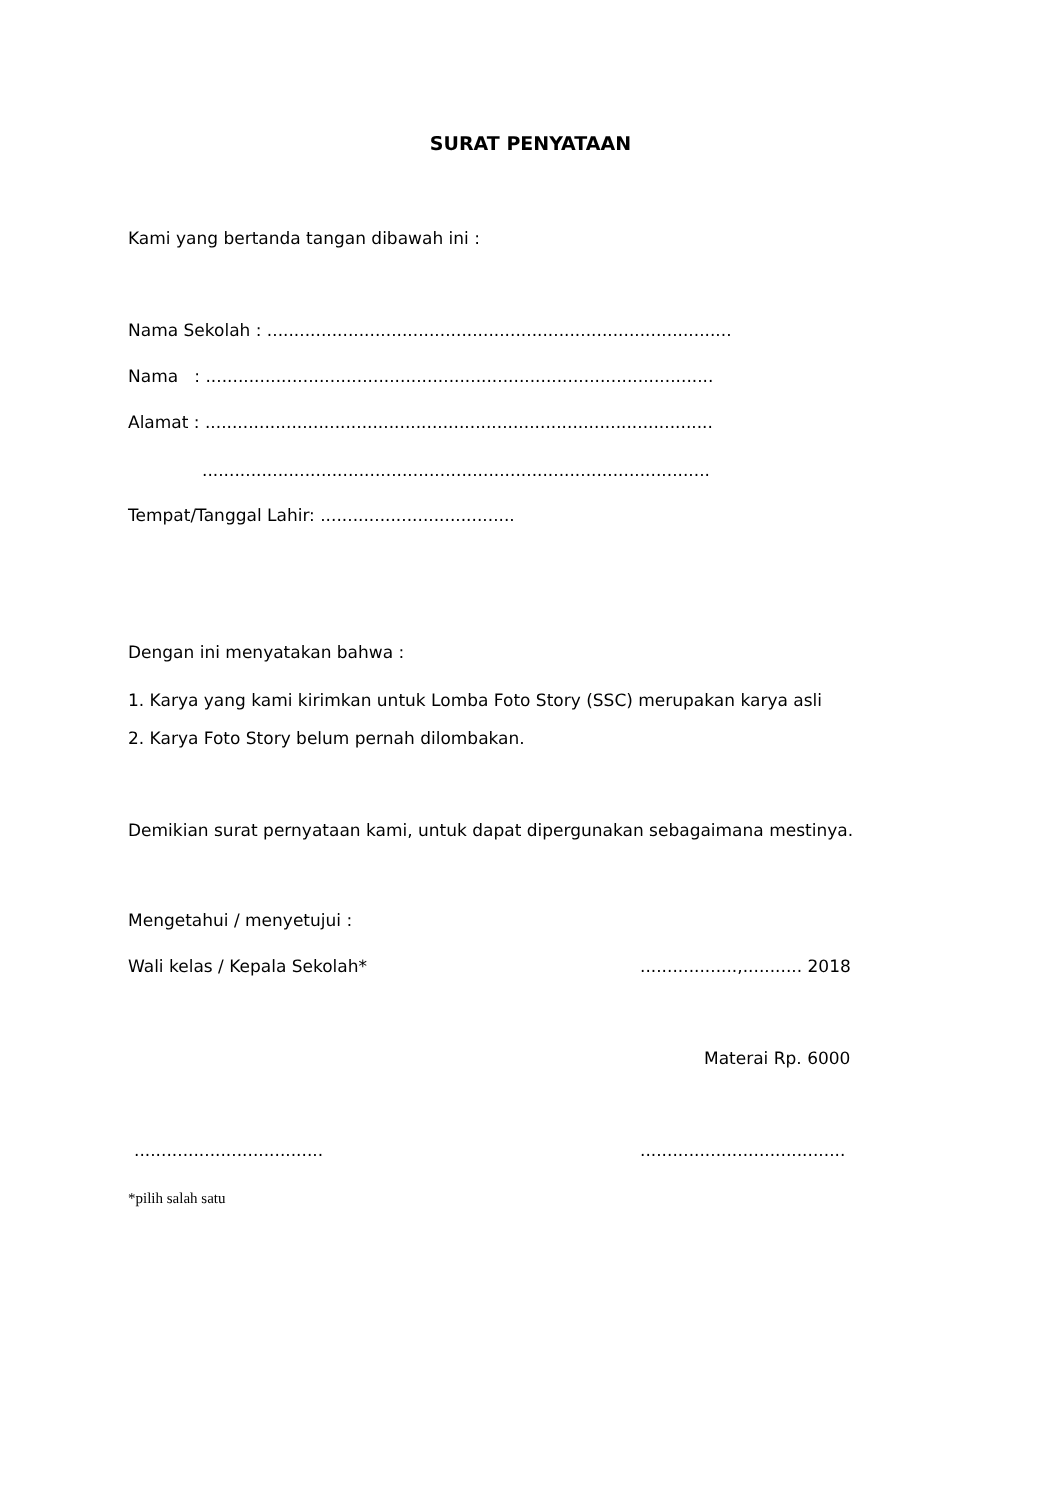SURAT PENYATAAN
Kami yang bertanda tangan dibawah ini :
Nama Sekolah : ......................................................................................
Nama : ..............................................................................................
Alamat : ..............................................................................................
..............................................................................................
Tempat/Tanggal Lahir: ....................................
Dengan ini menyatakan bahwa :
1. Karya yang kami kirimkan untuk Lomba Foto Story (SSC) merupakan karya asli
2. Karya Foto Story belum pernah dilombakan.
Demikian surat pernyataan kami, untuk dapat dipergunakan sebagaimana mestinya.
Mengetahui / menyetujui :
Wali kelas / Kepala Sekolah* ..................,........... 2018
Materai Rp. 6000
................................... ......................................
*pilih salah satu